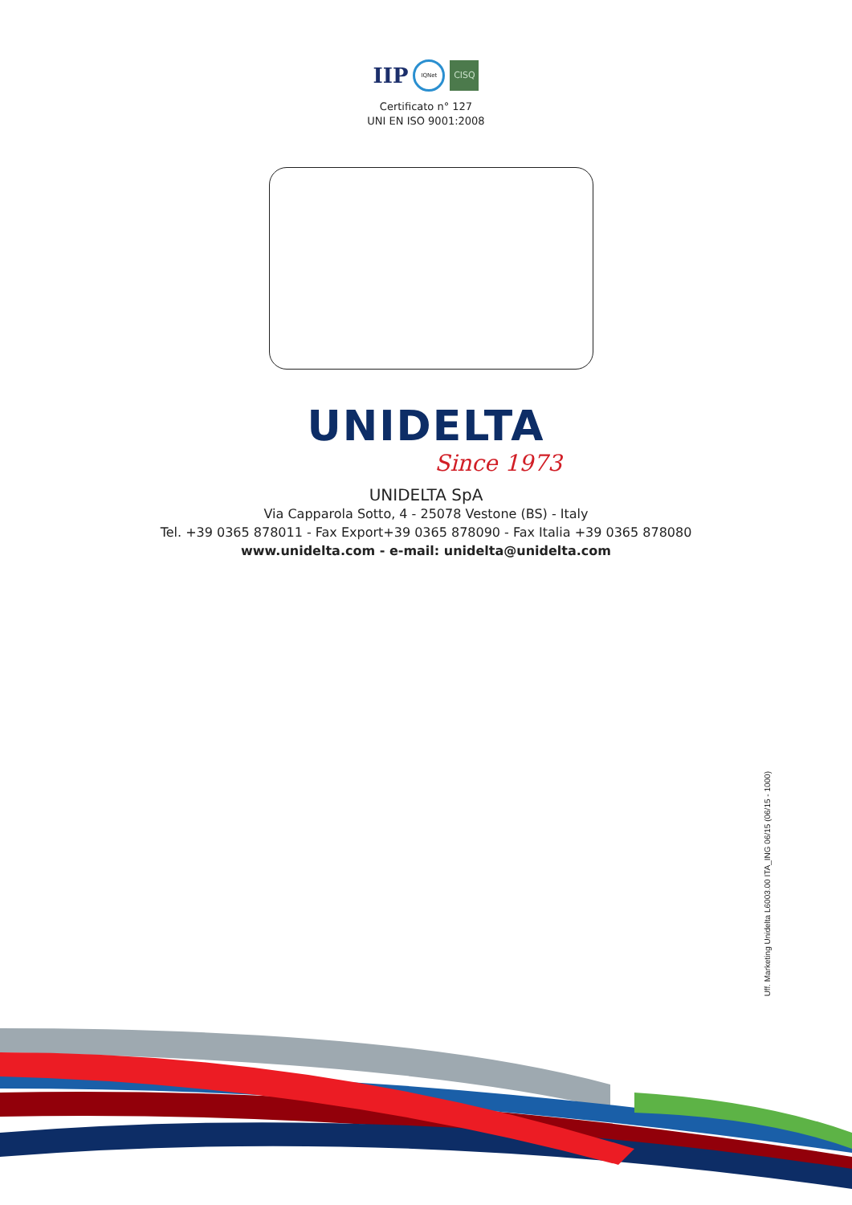IIP
IQNet
CISQ
Certificato n° 127
UNI EN ISO 9001:2008
UNIDELTA
Since 1973
UNIDELTA SpA
Via Capparola Sotto, 4 - 25078 Vestone (BS) - Italy
Tel. +39 0365 878011 - Fax Export+39 0365 878090 - Fax Italia +39 0365 878080
www.unidelta.com - e-mail: unidelta@unidelta.com
Uff. Marketing Unidelta L6003.00 ITA_ING 06/15 (06/15 - 1000)